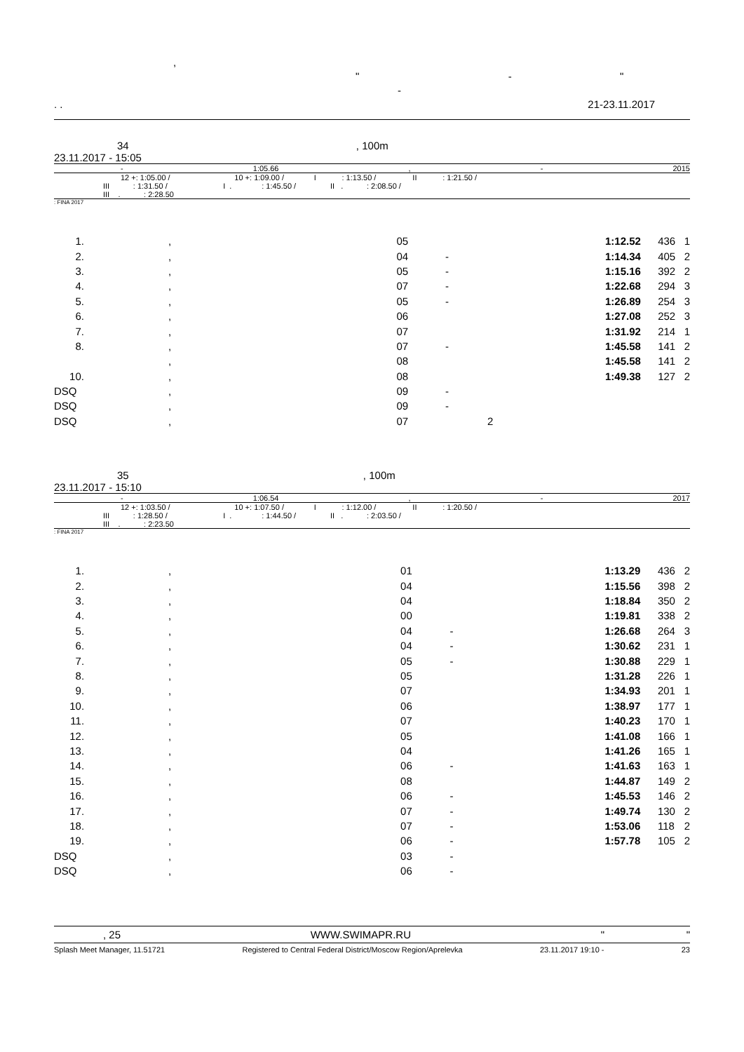,
" - "
-
. . 21-23.11.2017
34 , 100m
23.11.2017 - 15:05
- 1:05.66, - 2015
12 +: 1:05.00 / 10 +: 1:09.00 / I : 1:13.50 / II : 1:21.50 /
III : 1:31.50 / I . : 1:45.50 / II . : 2:08.50 /
III . : 2:28.50
: FINA 2017
| 1. | , | 05 | | 1:12.52 | 436 | 1 |
| 2. | , | 04 | - | 1:14.34 | 405 | 2 |
| 3. | , | 05 | - | 1:15.16 | 392 | 2 |
| 4. | , | 07 | - | 1:22.68 | 294 | 3 |
| 5. | , | 05 | - | 1:26.89 | 254 | 3 |
| 6. | , | 06 | | 1:27.08 | 252 | 3 |
| 7. | , | 07 | | 1:31.92 | 214 | 1 |
| 8. | , | 07 | - | 1:45.58 | 141 | 2 |
| | , | 08 | | 1:45.58 | 141 | 2 |
| 10. | , | 08 | | 1:49.38 | 127 | 2 |
| DSQ | , | 09 | - | | | |
| DSQ | , | 09 | - | | | |
| DSQ | , | 07 | 2 | | | |
35 , 100m
23.11.2017 - 15:10
- 1:06.54, - 2017
12 +: 1:03.50 / 10 +: 1:07.50 / I : 1:12.00 / II : 1:20.50 /
III : 1:28.50 / I . : 1:44.50 / II . : 2:03.50 /
III . : 2:23.50
: FINA 2017
| 1. | , | 01 | | 1:13.29 | 436 | 2 |
| 2. | , | 04 | | 1:15.56 | 398 | 2 |
| 3. | , | 04 | | 1:18.84 | 350 | 2 |
| 4. | , | 00 | | 1:19.81 | 338 | 2 |
| 5. | , | 04 | - | 1:26.68 | 264 | 3 |
| 6. | , | 04 | - | 1:30.62 | 231 | 1 |
| 7. | , | 05 | - | 1:30.88 | 229 | 1 |
| 8. | , | 05 | | 1:31.28 | 226 | 1 |
| 9. | , | 07 | | 1:34.93 | 201 | 1 |
| 10. | , | 06 | | 1:38.97 | 177 | 1 |
| 11. | , | 07 | | 1:40.23 | 170 | 1 |
| 12. | , | 05 | | 1:41.08 | 166 | 1 |
| 13. | , | 04 | | 1:41.26 | 165 | 1 |
| 14. | , | 06 | - | 1:41.63 | 163 | 1 |
| 15. | , | 08 | | 1:44.87 | 149 | 2 |
| 16. | , | 06 | - | 1:45.53 | 146 | 2 |
| 17. | , | 07 | - | 1:49.74 | 130 | 2 |
| 18. | , | 07 | - | 1:53.06 | 118 | 2 |
| 19. | , | 06 | - | 1:57.78 | 105 | 2 |
| DSQ | , | 03 | - | | | |
| DSQ | , | 06 | - | | | |
, 25 WWW.SWIMAPR.RU " "
Splash Meet Manager, 11.51721 Registered to Central Federal District/Moscow Region/Aprelevka 23.11.2017 19:10 - 23